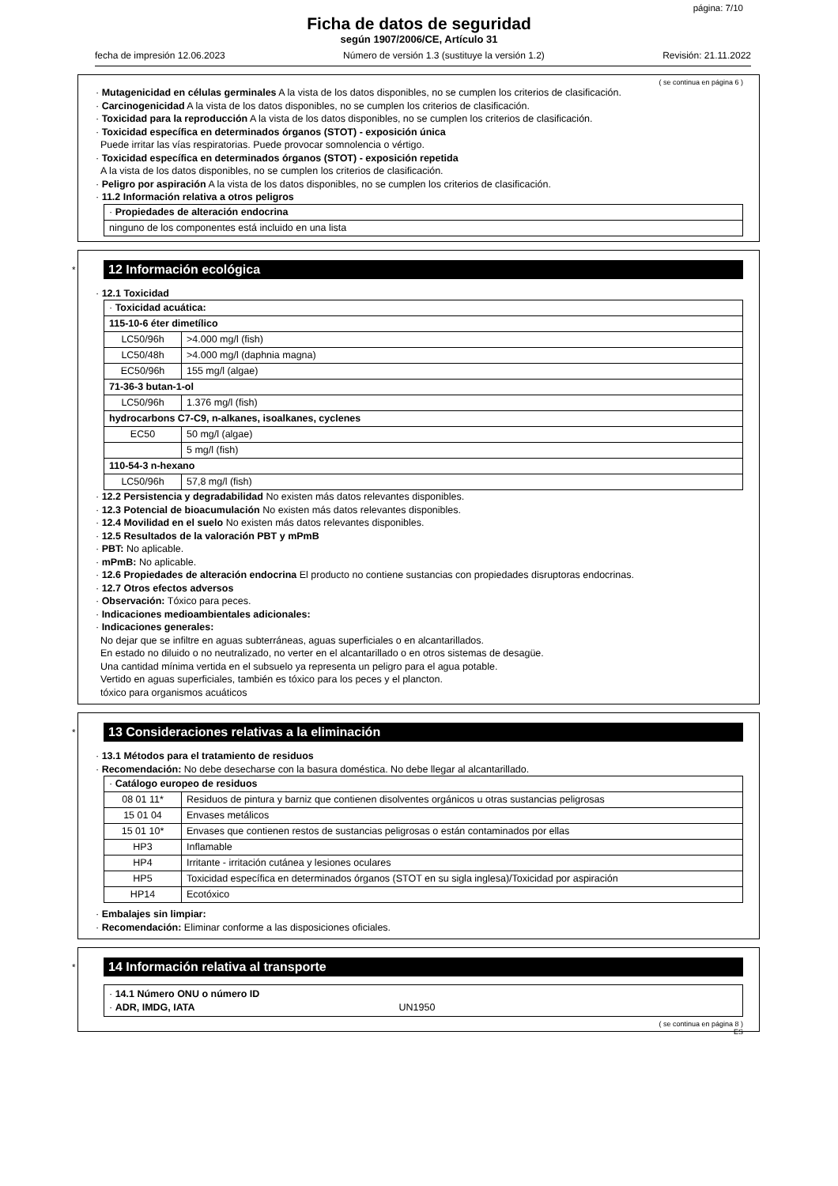página: 7/10
Ficha de datos de seguridad
según 1907/2006/CE, Artículo 31
fecha de impresión 12.06.2023 Número de versión 1.3 (sustituye la versión 1.2) Revisión: 21.11.2022
( se continua en página 6 )
· Mutagenicidad en células germinales A la vista de los datos disponibles, no se cumplen los criterios de clasificación.
· Carcinogenicidad A la vista de los datos disponibles, no se cumplen los criterios de clasificación.
· Toxicidad para la reproducción A la vista de los datos disponibles, no se cumplen los criterios de clasificación.
· Toxicidad específica en determinados órganos (STOT) - exposición única
Puede irritar las vías respiratorias. Puede provocar somnolencia o vértigo.
· Toxicidad específica en determinados órganos (STOT) - exposición repetida
A la vista de los datos disponibles, no se cumplen los criterios de clasificación.
· Peligro por aspiración A la vista de los datos disponibles, no se cumplen los criterios de clasificación.
· 11.2 Información relativa a otros peligros
| · Propiedades de alteración endocrina |
| ninguno de los componentes está incluido en una lista |
*
12 Información ecológica
· 12.1 Toxicidad
| · Toxicidad acuática: | |
| 115-10-6 éter dimetílico | |
| LC50/96h | >4.000 mg/l (fish) |
| LC50/48h | >4.000 mg/l (daphnia magna) |
| EC50/96h | 155 mg/l (algae) |
| 71-36-3 butan-1-ol | |
| LC50/96h | 1.376 mg/l (fish) |
| hydrocarbons C7-C9, n-alkanes, isoalkanes, cyclenes | |
| EC50 | 50 mg/l (algae) |
| | 5 mg/l (fish) |
| 110-54-3 n-hexano | |
| LC50/96h | 57,8 mg/l (fish) |
· 12.2 Persistencia y degradabilidad No existen más datos relevantes disponibles.
· 12.3 Potencial de bioacumulación No existen más datos relevantes disponibles.
· 12.4 Movilidad en el suelo No existen más datos relevantes disponibles.
· 12.5 Resultados de la valoración PBT y mPmB
· PBT: No aplicable.
· mPmB: No aplicable.
· 12.6 Propiedades de alteración endocrina El producto no contiene sustancias con propiedades disruptoras endocrinas.
· 12.7 Otros efectos adversos
· Observación: Tóxico para peces.
· Indicaciones medioambientales adicionales:
· Indicaciones generales:
No dejar que se infiltre en aguas subterráneas, aguas superficiales o en alcantarillados.
En estado no diluido o no neutralizado, no verter en el alcantarillado o en otros sistemas de desagüe.
Una cantidad mínima vertida en el subsuelo ya representa un peligro para el agua potable.
Vertido en aguas superficiales, también es tóxico para los peces y el plancton.
tóxico para organismos acuáticos
*
13 Consideraciones relativas a la eliminación
· 13.1 Métodos para el tratamiento de residuos
· Recomendación: No debe desecharse con la basura doméstica. No debe llegar al alcantarillado.
| · Catálogo europeo de residuos | |
| 08 01 11* | Residuos de pintura y barniz que contienen disolventes orgánicos u otras sustancias peligrosas |
| 15 01 04 | Envases metálicos |
| 15 01 10* | Envases que contienen restos de sustancias peligrosas o están contaminados por ellas |
| HP3 | Inflamable |
| HP4 | Irritante - irritación cutánea y lesiones oculares |
| HP5 | Toxicidad específica en determinados órganos (STOT en su sigla inglesa)/Toxicidad por aspiración |
| HP14 | Ecotóxico |
· Embalajes sin limpiar:
· Recomendación: Eliminar conforme a las disposiciones oficiales.
*
14 Información relativa al transporte
| · 14.1 Número ONU o número ID · ADR, IMDG, IATA UN1950 |
( se continua en página 8 )
ES